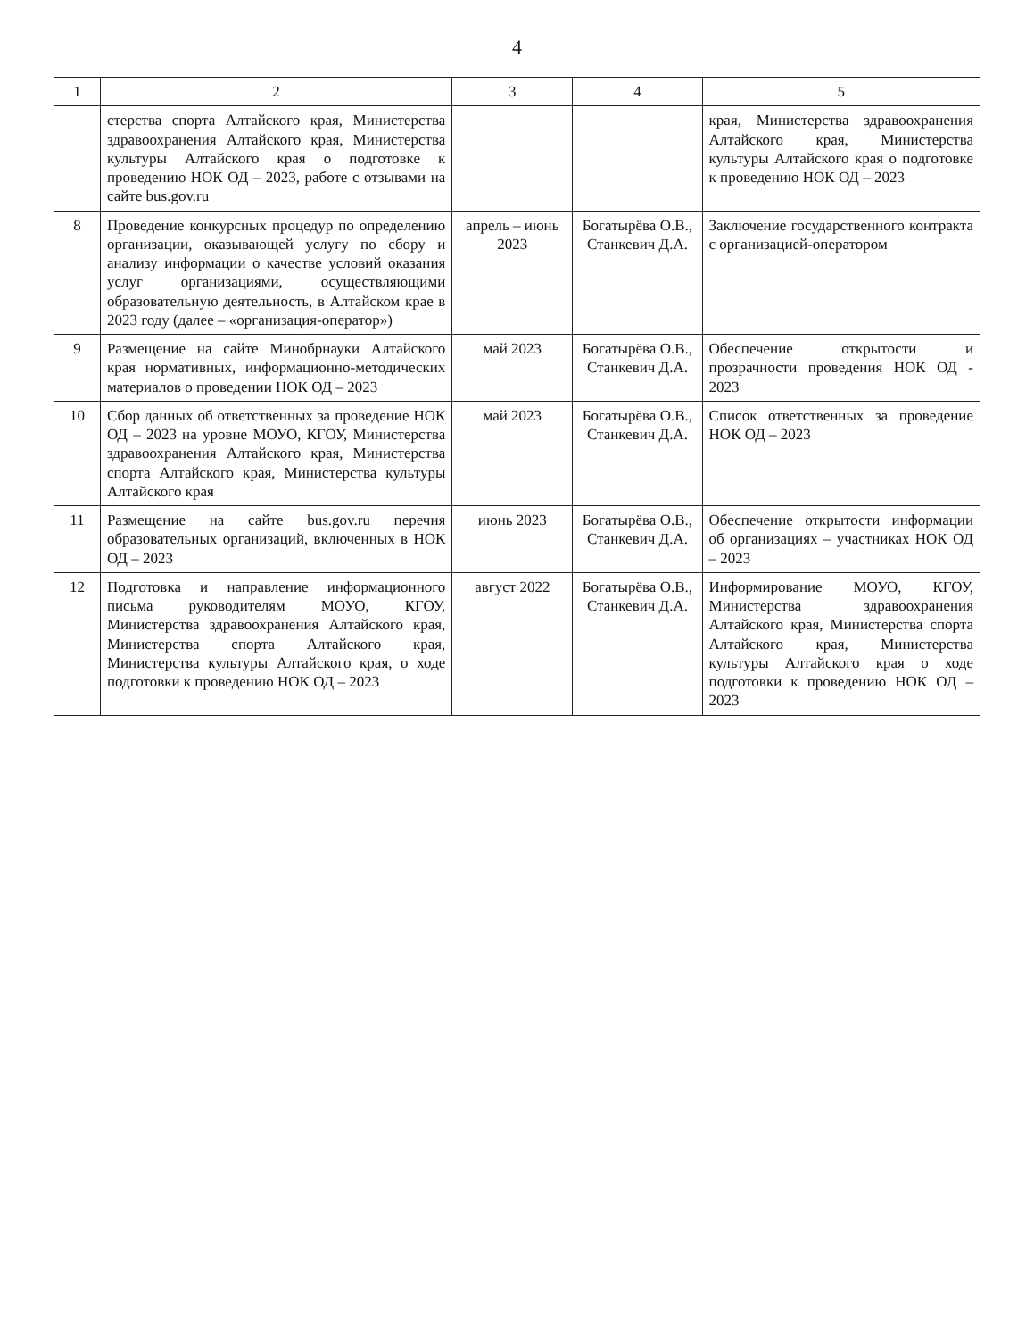4
| 1 | 2 | 3 | 4 | 5 |
| --- | --- | --- | --- | --- |
| | стерства спорта Алтайского края, Министерства здравоохранения Алтайского края, Министерства культуры Алтайского края о подготовке к проведению НОК ОД – 2023, работе с отзывами на сайте bus.gov.ru | | | края, Министерства здравоохранения Алтайского края, Министерства культуры Алтайского края о подготовке к проведению НОК ОД – 2023 |
| 8 | Проведение конкурсных процедур по определению организации, оказывающей услугу по сбору и анализу информации о качестве условий оказания услуг организациями, осуществляющими образовательную деятельность, в Алтайском крае в 2023 году (далее – «организация-оператор») | апрель – июнь 2023 | Богатырёва О.В., Станкевич Д.А. | Заключение государственного контракта с организацией-оператором |
| 9 | Размещение на сайте Минобрнауки Алтайского края нормативных, информационно-методических материалов о проведении НОК ОД – 2023 | май 2023 | Богатырёва О.В., Станкевич Д.А. | Обеспечение открытости и прозрачности проведения НОК ОД - 2023 |
| 10 | Сбор данных об ответственных за проведение НОК ОД – 2023 на уровне МОУО, КГОУ, Министерства здравоохранения Алтайского края, Министерства спорта Алтайского края, Министерства культуры Алтайского края | май 2023 | Богатырёва О.В., Станкевич Д.А. | Список ответственных за проведение НОК ОД – 2023 |
| 11 | Размещение на сайте bus.gov.ru перечня образовательных организаций, включенных в НОК ОД – 2023 | июнь 2023 | Богатырёва О.В., Станкевич Д.А. | Обеспечение открытости информации об организациях – участниках НОК ОД – 2023 |
| 12 | Подготовка и направление информационного письма руководителям МОУО, КГОУ, Министерства здравоохранения Алтайского края, Министерства спорта Алтайского края, Министерства культуры Алтайского края, о ходе подготовки к проведению НОК ОД – 2023 | август 2022 | Богатырёва О.В., Станкевич Д.А. | Информирование МОУО, КГОУ, Министерства здравоохранения Алтайского края, Министерства спорта Алтайского края, Министерства культуры Алтайского края о ходе подготовки к проведению НОК ОД – 2023 |